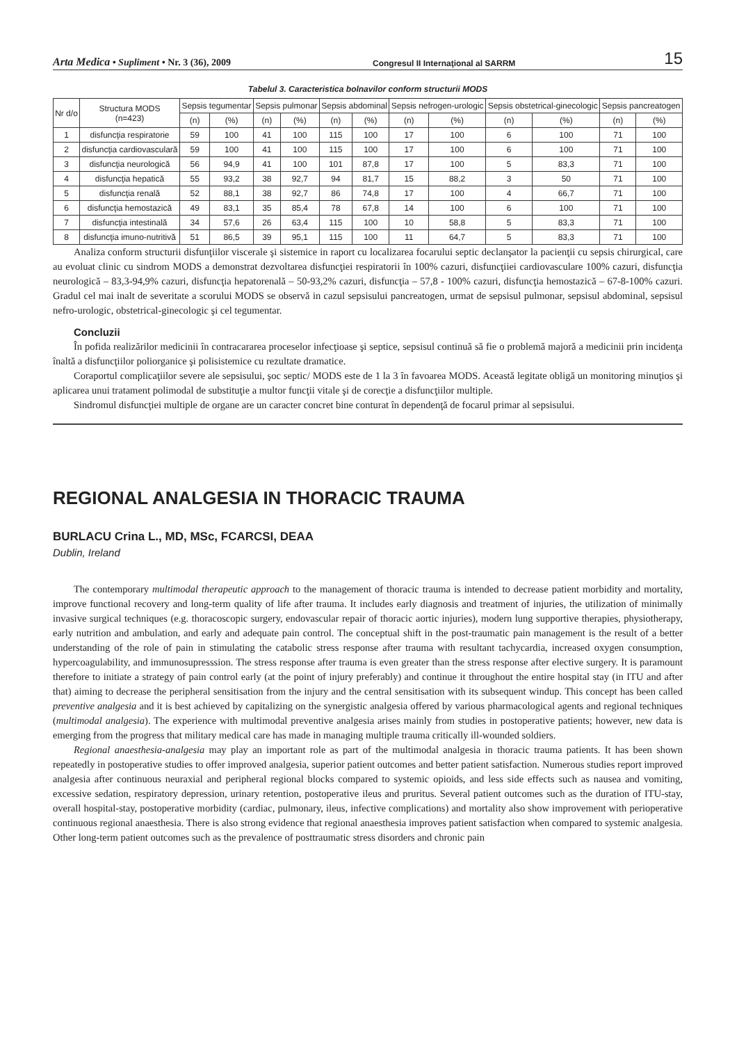Arta Medica • Supliment • Nr. 3 (36), 2009 Congresul II Internaţional al SARRM 15
Tabelul 3. Caracteristica bolnavilor conform structurii MODS
| Nr d/o | Structura MODS (n=423) | Sepsis tegumentar | | Sepsis pulmonar | | Sepsis abdominal | | Sepsis nefrogen-urologic | | Sepsis obstetrical-ginecologic | | Sepsis pancreatogen | |
| --- | --- | --- | --- | --- | --- | --- | --- | --- | --- | --- | --- | --- | --- |
| | | (n) | (%) | (n) | (%) | (n) | (%) | (n) | (%) | (n) | (%) | (n) | (%) |
| 1 | disfuncţia respiratorie | 59 | 100 | 41 | 100 | 115 | 100 | 17 | 100 | 6 | 100 | 71 | 100 |
| 2 | disfuncţia cardiovasculară | 59 | 100 | 41 | 100 | 115 | 100 | 17 | 100 | 6 | 100 | 71 | 100 |
| 3 | disfuncţia neurologică | 56 | 94,9 | 41 | 100 | 101 | 87,8 | 17 | 100 | 5 | 83,3 | 71 | 100 |
| 4 | disfuncţia hepatică | 55 | 93,2 | 38 | 92,7 | 94 | 81,7 | 15 | 88,2 | 3 | 50 | 71 | 100 |
| 5 | disfuncţia renală | 52 | 88,1 | 38 | 92,7 | 86 | 74,8 | 17 | 100 | 4 | 66,7 | 71 | 100 |
| 6 | disfuncţia hemostazică | 49 | 83,1 | 35 | 85,4 | 78 | 67,8 | 14 | 100 | 6 | 100 | 71 | 100 |
| 7 | disfuncţia intestinală | 34 | 57,6 | 26 | 63,4 | 115 | 100 | 10 | 58,8 | 5 | 83,3 | 71 | 100 |
| 8 | disfuncţia imuno-nutritivă | 51 | 86,5 | 39 | 95,1 | 115 | 100 | 11 | 64,7 | 5 | 83,3 | 71 | 100 |
Analiza conform structurii disfunţiilor viscerale şi sistemice in raport cu localizarea focarului septic declanşator la pacienţii cu sepsis chirurgical, care au evoluat clinic cu sindrom MODS a demonstrat dezvoltarea disfuncţiei respiratorii în 100% cazuri, disfuncţiiei cardiovasculare 100% cazuri, disfuncţia neurologică – 83,3-94,9% cazuri, disfuncţia hepatorenală – 50-93,2% cazuri, disfuncţia – 57,8 - 100% cazuri, disfuncţia hemostazică – 67-8-100% cazuri. Gradul cel mai inalt de severitate a scorului MODS se observă in cazul sepsisului pancreatogen, urmat de sepsisul pulmonar, sepsisul abdominal, sepsisul nefro-urologic, obstetrical-ginecologic şi cel tegumentar.
Concluzii
În pofida realizărilor medicinii în contracararea proceselor infecţioase şi septice, sepsisul continuă să fie o problemă majoră a medicinii prin incidenţa înaltă a disfuncţiilor poliorganice şi polisistemice cu rezultate dramatice.
Coraportul complicaţiilor severe ale sepsisului, şoc septic/ MODS este de 1 la 3 în favoarea MODS. Această legitate obligă un monitoring minuţios şi aplicarea unui tratament polimodal de substituţie a multor funcţii vitale şi de corecţie a disfuncţiilor multiple.
Sindromul disfuncţiei multiple de organe are un caracter concret bine conturat în dependenţă de focarul primar al sepsisului.
REGIONAL ANALGESIA IN THORACIC TRAUMA
BURLACU Crina L., MD, MSc, FCARCSI, DEAA
Dublin, Ireland
The contemporary multimodal therapeutic approach to the management of thoracic trauma is intended to decrease patient morbidity and mortality, improve functional recovery and long-term quality of life after trauma. It includes early diagnosis and treatment of injuries, the utilization of minimally invasive surgical techniques (e.g. thoracoscopic surgery, endovascular repair of thoracic aortic injuries), modern lung supportive therapies, physiotherapy, early nutrition and ambulation, and early and adequate pain control. The conceptual shift in the post-traumatic pain management is the result of a better understanding of the role of pain in stimulating the catabolic stress response after trauma with resultant tachycardia, increased oxygen consumption, hypercoagulability, and immunosupresssion. The stress response after trauma is even greater than the stress response after elective surgery. It is paramount therefore to initiate a strategy of pain control early (at the point of injury preferably) and continue it throughout the entire hospital stay (in ITU and after that) aiming to decrease the peripheral sensitisation from the injury and the central sensitisation with its subsequent windup. This concept has been called preventive analgesia and it is best achieved by capitalizing on the synergistic analgesia offered by various pharmacological agents and regional techniques (multimodal analgesia). The experience with multimodal preventive analgesia arises mainly from studies in postoperative patients; however, new data is emerging from the progress that military medical care has made in managing multiple trauma critically ill-wounded soldiers.
Regional anaesthesia-analgesia may play an important role as part of the multimodal analgesia in thoracic trauma patients. It has been shown repeatedly in postoperative studies to offer improved analgesia, superior patient outcomes and better patient satisfaction. Numerous studies report improved analgesia after continuous neuraxial and peripheral regional blocks compared to systemic opioids, and less side effects such as nausea and vomiting, excessive sedation, respiratory depression, urinary retention, postoperative ileus and pruritus. Several patient outcomes such as the duration of ITU-stay, overall hospital-stay, postoperative morbidity (cardiac, pulmonary, ileus, infective complications) and mortality also show improvement with perioperative continuous regional anaesthesia. There is also strong evidence that regional anaesthesia improves patient satisfaction when compared to systemic analgesia. Other long-term patient outcomes such as the prevalence of posttraumatic stress disorders and chronic pain